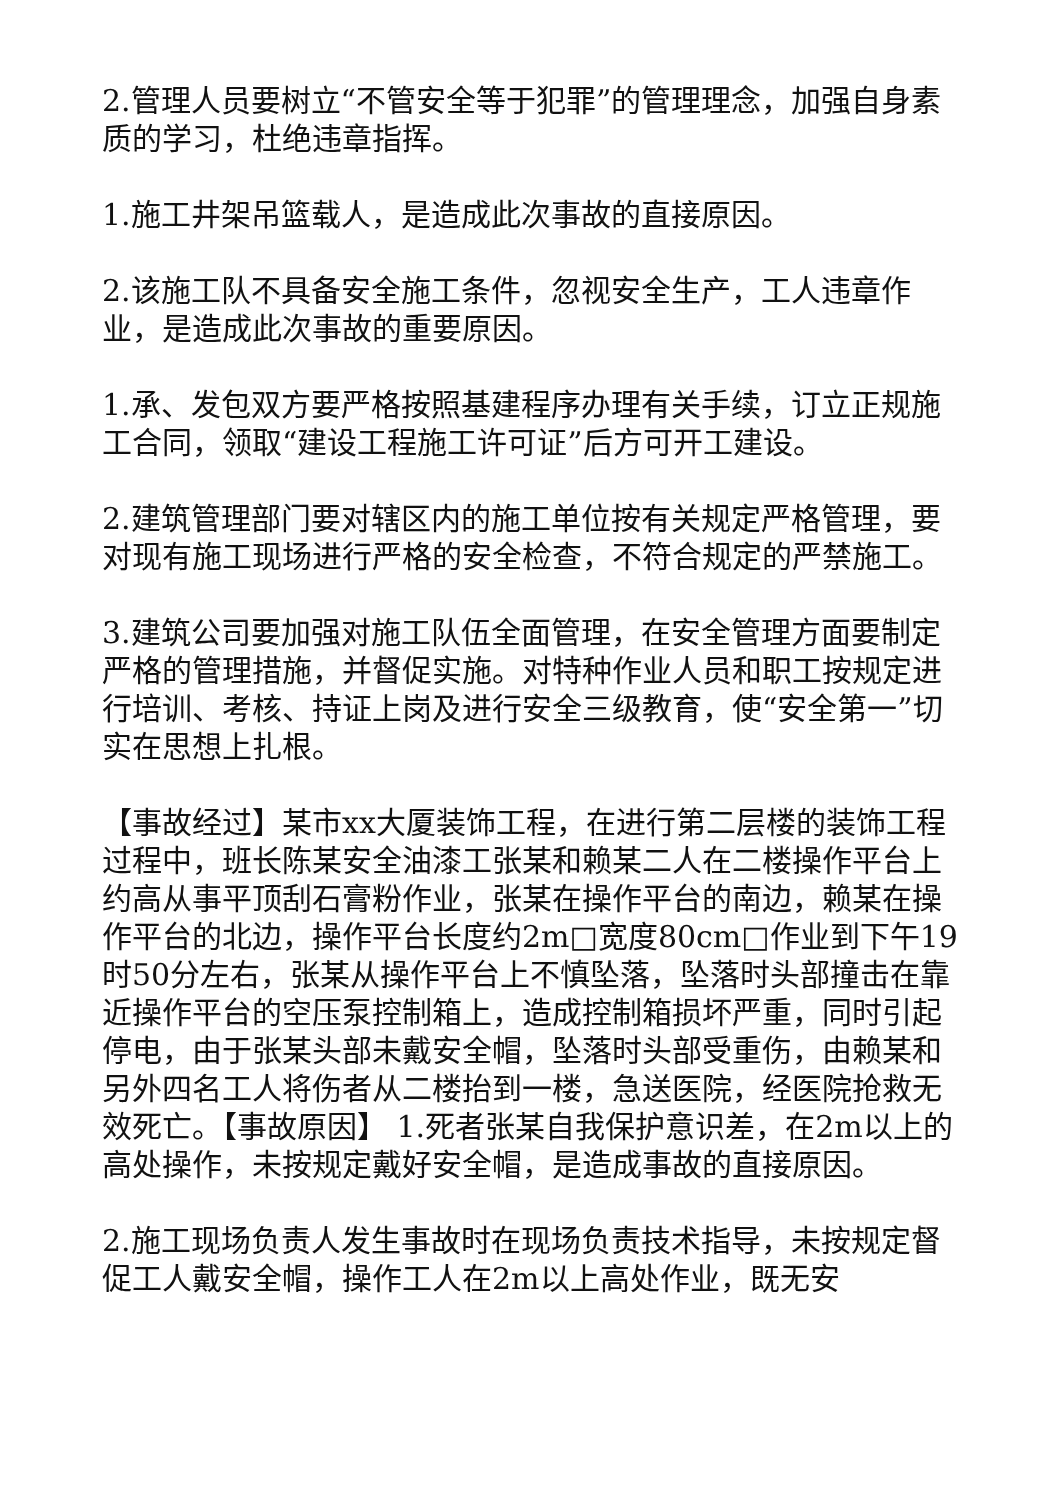2.管理人员要树立“不管安全等于犯罪”的管理理念，加强自身素质的学习，杜绝违章指挥。
1.施工井架吊篮载人，是造成此次事故的直接原因。
2.该施工队不具备安全施工条件，忽视安全生产，工人违章作业，是造成此次事故的重要原因。
1.承、发包双方要严格按照基建程序办理有关手续，订立正规施工合同，领取“建设工程施工许可证”后方可开工建设。
2.建筑管理部门要对辖区内的施工单位按有关规定严格管理，要对现有施工现场进行严格的安全检查，不符合规定的严禁施工。
3.建筑公司要加强对施工队伍全面管理，在安全管理方面要制定严格的管理措施，并督促实施。对特种作业人员和职工按规定进行培训、考核、持证上岗及进行安全三级教育，使“安全第一”切实在思想上扎根。
【事故经过】某市xx大厦装饰工程，在进行第二层楼的装饰工程过程中，班长陈某安全油漆工张某和赖某二人在二楼操作平台上约高从事平顶刮石膏粉作业，张某在操作平台的南边，赖某在操作平台的北边，操作平台长度约2m□宽度80cm□作业到下午19时50分左右，张某从操作平台上不慎坠落，坠落时头部撞击在靠近操作平台的空压泵控制箱上，造成控制箱损坏严重，同时引起停电，由于张某头部未戴安全帽，坠落时头部受重伤，由赖某和另外四名工人将伤者从二楼抬到一楼，急送医院，经医院抢救无效死亡。【事故原因】 1.死者张某自我保护意识差，在2m以上的高处操作，未按规定戴好安全帽，是造成事故的直接原因。
2.施工现场负责人发生事故时在现场负责技术指导，未按规定督促工人戴安全帽，操作工人在2m以上高处作业，既无安